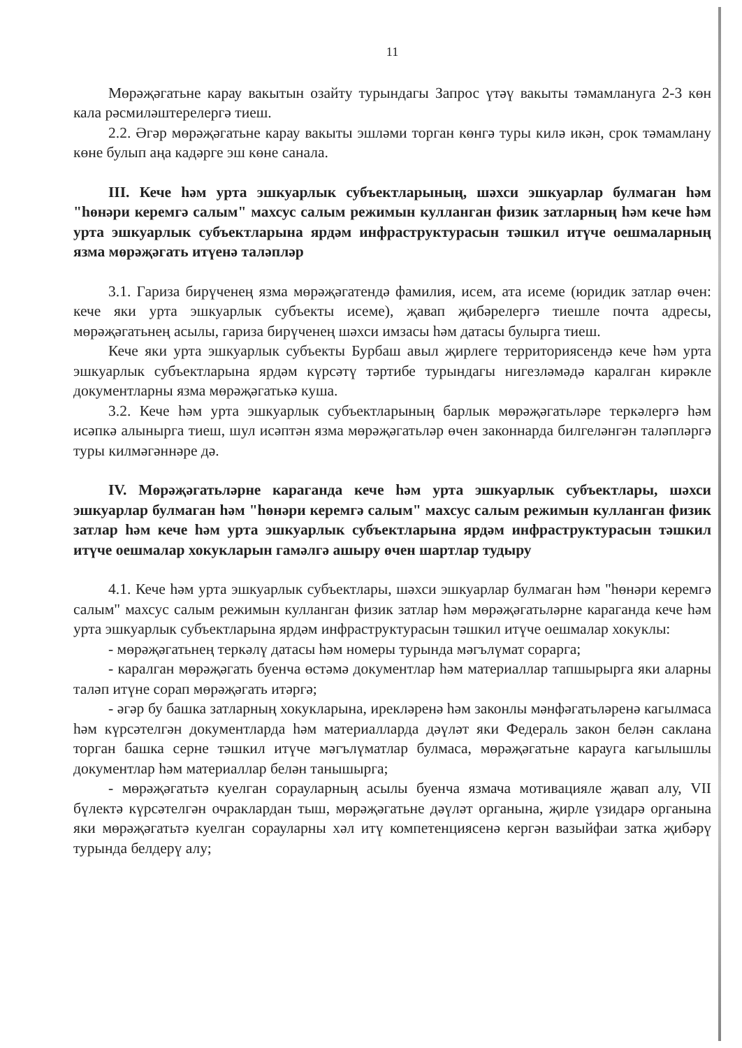11
Мөрәҗәгатьне карау вакытын озайту турындагы Запрос үтәү вакыты тәмамлануга 2-3 көн кала рәсмиләштерелергә тиеш.
2.2. Әгәр мөрәҗәгатьне карау вакыты эшләми торган көнгә туры килә икән, срок тәмамлану көне булып аңа кадәрге эш көне санала.
III. Кече һәм урта эшкуарлык субъектларының, шәхси эшкуарлар булмаган һәм "һөнәри керемгә салым" махсус салым режимын кулланган физик затларның һәм кече һәм урта эшкуарлык субъектларына ярдәм инфраструктурасын тәшкил итүче оешмаларның язма мөрәҗәгать итүенә таләпләр
3.1. Гариза бирүченең язма мөрәҗәгатендә фамилия, исем, ата исеме (юридик затлар өчен: кече яки урта эшкуарлык субъекты исеме), җавап җибәрелергә тиешле почта адресы, мөрәҗәгатьнең асылы, гариза бирүченең шәхси имзасы һәм датасы булырга тиеш.
Кече яки урта эшкуарлык субъекты Бурбаш авыл җирлеге территориясендә кече һәм урта эшкуарлык субъектларына ярдәм күрсәтү тәртибе турындагы нигезләмәдә каралган кирәкле документларны язма мөрәҗәгатькә куша.
3.2. Кече һәм урта эшкуарлык субъектларының барлык мөрәҗәгатьләре теркәлергә һәм исәпкә алынырга тиеш, шул исәптән язма мөрәҗәгатьләр өчен законнарда билгеләнгән таләпләргә туры килмәгәннәре дә.
IV. Мөрәҗәгатьләрне караганда кече һәм урта эшкуарлык субъектлары, шәхси эшкуарлар булмаган һәм "һөнәри керемгә салым" махсус салым режимын кулланган физик затлар һәм кече һәм урта эшкуарлык субъектларына ярдәм инфраструктурасын тәшкил итүче оешмалар хокукларын гамәлгә ашыру өчен шартлар тудыру
4.1. Кече һәм урта эшкуарлык субъектлары, шәхси эшкуарлар булмаган һәм "һөнәри керемгә салым" махсус салым режимын кулланган физик затлар һәм мөрәҗәгатьләрне караганда кече һәм урта эшкуарлык субъектларына ярдәм инфраструктурасын тәшкил итүче оешмалар хокуклы:
- мөрәҗәгатьнең теркәлү датасы һәм номеры турында мәгълүмат сорарга;
- каралган мөрәҗәгать буенча өстәмә документлар һәм материаллар тапшырырга яки аларны таләп итүне сорап мөрәҗәгать итәргә;
- әгәр бу башка затларның хокукларына, ирекләренә һәм законлы мәнфәгатьләренә кагылмаса һәм күрсәтелгән документларда һәм материалларда дәүләт яки Федераль закон белән саклана торган башка серне тәшкил итүче мәгълүматлар булмаса, мөрәҗәгатьне карауга кагылышлы документлар һәм материаллар белән танышырга;
- мөрәҗәгатьтә куелган сорауларның асылы буенча язмача мотивацияле җавап алу, VII бүлектә күрсәтелгән очраклардан тыш, мөрәҗәгатьне дәүләт органына, җирле үзидарә органына яки мөрәҗәгатьтә куелган сорауларны хәл итү компетенциясенә кергән вазыйфаи затка җибәрү турында белдерү алу;